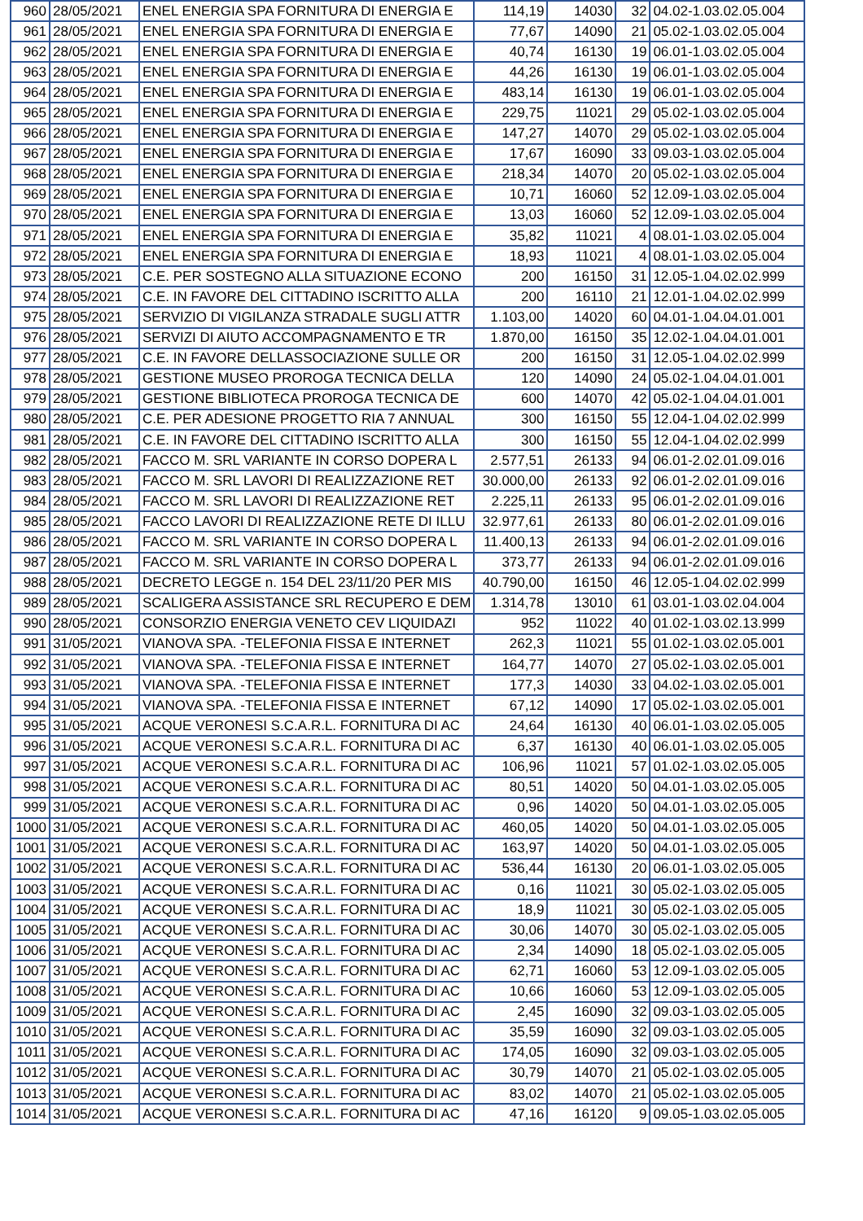| 960 | 28/05/2021 | ENEL ENERGIA SPA FORNITURA DI ENERGIA E | 114,19 | 14030 | 32 | 04.02-1.03.02.05.004 |
| 961 | 28/05/2021 | ENEL ENERGIA SPA FORNITURA DI ENERGIA E | 77,67 | 14090 | 21 | 05.02-1.03.02.05.004 |
| 962 | 28/05/2021 | ENEL ENERGIA SPA FORNITURA DI ENERGIA E | 40,74 | 16130 | 19 | 06.01-1.03.02.05.004 |
| 963 | 28/05/2021 | ENEL ENERGIA SPA FORNITURA DI ENERGIA E | 44,26 | 16130 | 19 | 06.01-1.03.02.05.004 |
| 964 | 28/05/2021 | ENEL ENERGIA SPA FORNITURA DI ENERGIA E | 483,14 | 16130 | 19 | 06.01-1.03.02.05.004 |
| 965 | 28/05/2021 | ENEL ENERGIA SPA FORNITURA DI ENERGIA E | 229,75 | 11021 | 29 | 05.02-1.03.02.05.004 |
| 966 | 28/05/2021 | ENEL ENERGIA SPA FORNITURA DI ENERGIA E | 147,27 | 14070 | 29 | 05.02-1.03.02.05.004 |
| 967 | 28/05/2021 | ENEL ENERGIA SPA FORNITURA DI ENERGIA E | 17,67 | 16090 | 33 | 09.03-1.03.02.05.004 |
| 968 | 28/05/2021 | ENEL ENERGIA SPA FORNITURA DI ENERGIA E | 218,34 | 14070 | 20 | 05.02-1.03.02.05.004 |
| 969 | 28/05/2021 | ENEL ENERGIA SPA FORNITURA DI ENERGIA E | 10,71 | 16060 | 52 | 12.09-1.03.02.05.004 |
| 970 | 28/05/2021 | ENEL ENERGIA SPA FORNITURA DI ENERGIA E | 13,03 | 16060 | 52 | 12.09-1.03.02.05.004 |
| 971 | 28/05/2021 | ENEL ENERGIA SPA FORNITURA DI ENERGIA E | 35,82 | 11021 | 4 | 08.01-1.03.02.05.004 |
| 972 | 28/05/2021 | ENEL ENERGIA SPA FORNITURA DI ENERGIA E | 18,93 | 11021 | 4 | 08.01-1.03.02.05.004 |
| 973 | 28/05/2021 | C.E. PER SOSTEGNO ALLA SITUAZIONE ECONO | 200 | 16150 | 31 | 12.05-1.04.02.02.999 |
| 974 | 28/05/2021 | C.E. IN FAVORE DEL CITTADINO ISCRITTO ALLA | 200 | 16110 | 21 | 12.01-1.04.02.02.999 |
| 975 | 28/05/2021 | SERVIZIO DI VIGILANZA STRADALE SUGLI ATTR | 1.103,00 | 14020 | 60 | 04.01-1.04.04.01.001 |
| 976 | 28/05/2021 | SERVIZI DI AIUTO ACCOMPAGNAMENTO E TR | 1.870,00 | 16150 | 35 | 12.02-1.04.04.01.001 |
| 977 | 28/05/2021 | C.E. IN FAVORE DELLASSOCIAZIONE SULLE OR | 200 | 16150 | 31 | 12.05-1.04.02.02.999 |
| 978 | 28/05/2021 | GESTIONE MUSEO PROROGA TECNICA DELLA | 120 | 14090 | 24 | 05.02-1.04.04.01.001 |
| 979 | 28/05/2021 | GESTIONE BIBLIOTECA PROROGA TECNICA DE | 600 | 14070 | 42 | 05.02-1.04.04.01.001 |
| 980 | 28/05/2021 | C.E. PER ADESIONE PROGETTO RIA 7 ANNUAL | 300 | 16150 | 55 | 12.04-1.04.02.02.999 |
| 981 | 28/05/2021 | C.E. IN FAVORE DEL CITTADINO ISCRITTO ALLA | 300 | 16150 | 55 | 12.04-1.04.02.02.999 |
| 982 | 28/05/2021 | FACCO M. SRL VARIANTE IN CORSO DOPERA L | 2.577,51 | 26133 | 94 | 06.01-2.02.01.09.016 |
| 983 | 28/05/2021 | FACCO M. SRL LAVORI DI REALIZZAZIONE RET | 30.000,00 | 26133 | 92 | 06.01-2.02.01.09.016 |
| 984 | 28/05/2021 | FACCO M. SRL LAVORI DI REALIZZAZIONE RET | 2.225,11 | 26133 | 95 | 06.01-2.02.01.09.016 |
| 985 | 28/05/2021 | FACCO LAVORI DI REALIZZAZIONE RETE DI ILLU | 32.977,61 | 26133 | 80 | 06.01-2.02.01.09.016 |
| 986 | 28/05/2021 | FACCO M. SRL VARIANTE IN CORSO DOPERA L | 11.400,13 | 26133 | 94 | 06.01-2.02.01.09.016 |
| 987 | 28/05/2021 | FACCO M. SRL VARIANTE IN CORSO DOPERA L | 373,77 | 26133 | 94 | 06.01-2.02.01.09.016 |
| 988 | 28/05/2021 | DECRETO LEGGE n. 154 DEL 23/11/20 PER MIS | 40.790,00 | 16150 | 46 | 12.05-1.04.02.02.999 |
| 989 | 28/05/2021 | SCALIGERA ASSISTANCE SRL RECUPERO E DEM | 1.314,78 | 13010 | 61 | 03.01-1.03.02.04.004 |
| 990 | 28/05/2021 | CONSORZIO ENERGIA VENETO CEV LIQUIDAZI | 952 | 11022 | 40 | 01.02-1.03.02.13.999 |
| 991 | 31/05/2021 | VIANOVA SPA. -TELEFONIA FISSA E INTERNET | 262,3 | 11021 | 55 | 01.02-1.03.02.05.001 |
| 992 | 31/05/2021 | VIANOVA SPA. -TELEFONIA FISSA E INTERNET | 164,77 | 14070 | 27 | 05.02-1.03.02.05.001 |
| 993 | 31/05/2021 | VIANOVA SPA. -TELEFONIA FISSA E INTERNET | 177,3 | 14030 | 33 | 04.02-1.03.02.05.001 |
| 994 | 31/05/2021 | VIANOVA SPA. -TELEFONIA FISSA E INTERNET | 67,12 | 14090 | 17 | 05.02-1.03.02.05.001 |
| 995 | 31/05/2021 | ACQUE VERONESI S.C.A.R.L. FORNITURA DI AC | 24,64 | 16130 | 40 | 06.01-1.03.02.05.005 |
| 996 | 31/05/2021 | ACQUE VERONESI S.C.A.R.L. FORNITURA DI AC | 6,37 | 16130 | 40 | 06.01-1.03.02.05.005 |
| 997 | 31/05/2021 | ACQUE VERONESI S.C.A.R.L. FORNITURA DI AC | 106,96 | 11021 | 57 | 01.02-1.03.02.05.005 |
| 998 | 31/05/2021 | ACQUE VERONESI S.C.A.R.L. FORNITURA DI AC | 80,51 | 14020 | 50 | 04.01-1.03.02.05.005 |
| 999 | 31/05/2021 | ACQUE VERONESI S.C.A.R.L. FORNITURA DI AC | 0,96 | 14020 | 50 | 04.01-1.03.02.05.005 |
| 1000 | 31/05/2021 | ACQUE VERONESI S.C.A.R.L. FORNITURA DI AC | 460,05 | 14020 | 50 | 04.01-1.03.02.05.005 |
| 1001 | 31/05/2021 | ACQUE VERONESI S.C.A.R.L. FORNITURA DI AC | 163,97 | 14020 | 50 | 04.01-1.03.02.05.005 |
| 1002 | 31/05/2021 | ACQUE VERONESI S.C.A.R.L. FORNITURA DI AC | 536,44 | 16130 | 20 | 06.01-1.03.02.05.005 |
| 1003 | 31/05/2021 | ACQUE VERONESI S.C.A.R.L. FORNITURA DI AC | 0,16 | 11021 | 30 | 05.02-1.03.02.05.005 |
| 1004 | 31/05/2021 | ACQUE VERONESI S.C.A.R.L. FORNITURA DI AC | 18,9 | 11021 | 30 | 05.02-1.03.02.05.005 |
| 1005 | 31/05/2021 | ACQUE VERONESI S.C.A.R.L. FORNITURA DI AC | 30,06 | 14070 | 30 | 05.02-1.03.02.05.005 |
| 1006 | 31/05/2021 | ACQUE VERONESI S.C.A.R.L. FORNITURA DI AC | 2,34 | 14090 | 18 | 05.02-1.03.02.05.005 |
| 1007 | 31/05/2021 | ACQUE VERONESI S.C.A.R.L. FORNITURA DI AC | 62,71 | 16060 | 53 | 12.09-1.03.02.05.005 |
| 1008 | 31/05/2021 | ACQUE VERONESI S.C.A.R.L. FORNITURA DI AC | 10,66 | 16060 | 53 | 12.09-1.03.02.05.005 |
| 1009 | 31/05/2021 | ACQUE VERONESI S.C.A.R.L. FORNITURA DI AC | 2,45 | 16090 | 32 | 09.03-1.03.02.05.005 |
| 1010 | 31/05/2021 | ACQUE VERONESI S.C.A.R.L. FORNITURA DI AC | 35,59 | 16090 | 32 | 09.03-1.03.02.05.005 |
| 1011 | 31/05/2021 | ACQUE VERONESI S.C.A.R.L. FORNITURA DI AC | 174,05 | 16090 | 32 | 09.03-1.03.02.05.005 |
| 1012 | 31/05/2021 | ACQUE VERONESI S.C.A.R.L. FORNITURA DI AC | 30,79 | 14070 | 21 | 05.02-1.03.02.05.005 |
| 1013 | 31/05/2021 | ACQUE VERONESI S.C.A.R.L. FORNITURA DI AC | 83,02 | 14070 | 21 | 05.02-1.03.02.05.005 |
| 1014 | 31/05/2021 | ACQUE VERONESI S.C.A.R.L. FORNITURA DI AC | 47,16 | 16120 | 9 | 09.05-1.03.02.05.005 |